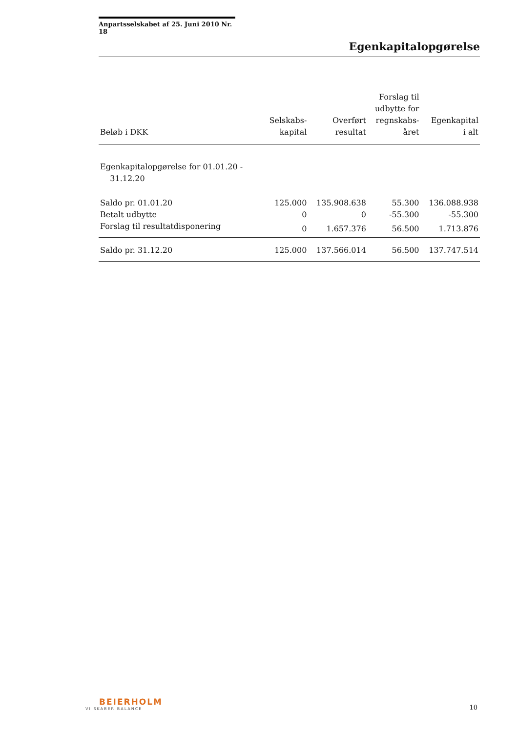Anpartsselskabet af 25. Juni 2010 Nr. 18
Egenkapitalopgørelse
| Beløb i DKK | Selskabs- kapital | Overført resultat | Forslag til udbytte for regnskabs- året | Egenkapital i alt |
| --- | --- | --- | --- | --- |
| Egenkapitalopgørelse for 01.01.20 - 31.12.20 | | | | |
| Saldo pr. 01.01.20 | 125.000 | 135.908.638 | 55.300 | 136.088.938 |
| Betalt udbytte | 0 | 0 | -55.300 | -55.300 |
| Forslag til resultatdisponering | 0 | 1.657.376 | 56.500 | 1.713.876 |
| Saldo pr. 31.12.20 | 125.000 | 137.566.014 | 56.500 | 137.747.514 |
BEIERHOLM
VI SKABER BALANCE
10